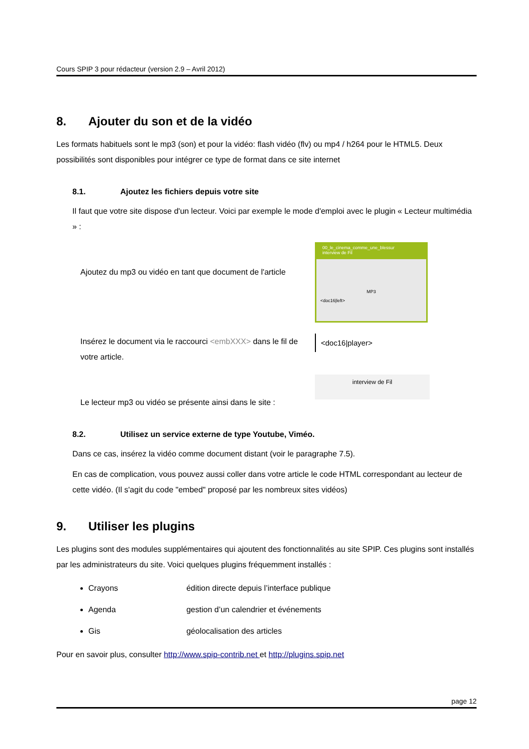Cours SPIP 3 pour rédacteur (version 2.9 – Avril 2012)
8. Ajouter du son et de la vidéo
Les formats habituels sont le mp3 (son) et pour la vidéo: flash vidéo (flv) ou mp4 / h264 pour le HTML5. Deux possibilités sont disponibles pour intégrer ce type de format dans ce site internet
8.1. Ajoutez les fichiers depuis votre site
Il faut que votre site dispose d'un lecteur. Voici par exemple le mode d'emploi avec le plugin « Lecteur multimédia » :
Ajoutez du mp3 ou vidéo en tant que document de l'article
00_le_cinema_comme_une_blessur
interview de Fil
MP3
<doc16|left>
Insérez le document via le raccourci <embXXX> dans le fil de votre article.
<doc16|player>
Le lecteur mp3 ou vidéo se présente ainsi dans le site :
interview de Fil
8.2. Utilisez un service externe de type Youtube, Viméo.
Dans ce cas, insérez la vidéo comme document distant (voir le paragraphe 7.5).
En cas de complication, vous pouvez aussi coller dans votre article le code HTML correspondant au lecteur de cette vidéo. (Il s'agit du code "embed" proposé par les nombreux sites vidéos)
9. Utiliser les plugins
Les plugins sont des modules supplémentaires qui ajoutent des fonctionnalités au site SPIP. Ces plugins sont installés par les administrateurs du site. Voici quelques plugins fréquemment installés :
Crayons édition directe depuis l’interface publique
Agenda gestion d’un calendrier et événements
Gis géolocalisation des articles
Pour en savoir plus, consulter http://www.spip-contrib.net et http://plugins.spip.net
page 12